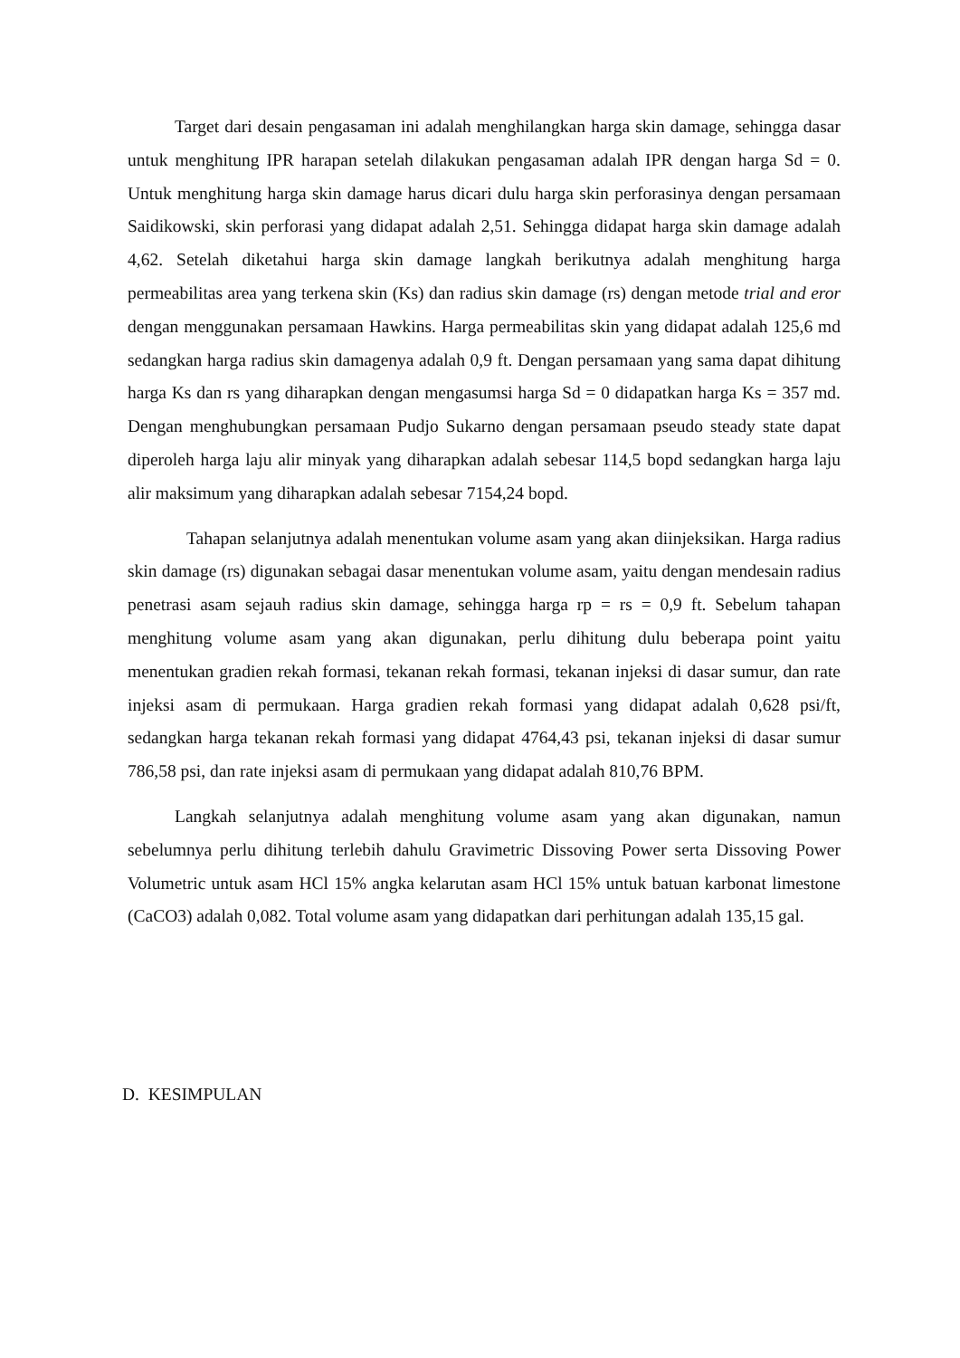Target dari desain pengasaman ini adalah menghilangkan harga skin damage, sehingga dasar untuk menghitung IPR harapan setelah dilakukan pengasaman adalah IPR dengan harga Sd = 0. Untuk menghitung harga skin damage harus dicari dulu harga skin perforasinya dengan persamaan Saidikowski, skin perforasi yang didapat adalah 2,51. Sehingga didapat harga skin damage adalah 4,62. Setelah diketahui harga skin damage langkah berikutnya adalah menghitung harga permeabilitas area yang terkena skin (Ks) dan radius skin damage (rs) dengan metode trial and eror dengan menggunakan persamaan Hawkins. Harga permeabilitas skin yang didapat adalah 125,6 md sedangkan harga radius skin damagenya adalah 0,9 ft. Dengan persamaan yang sama dapat dihitung harga Ks dan rs yang diharapkan dengan mengasumsi harga Sd = 0 didapatkan harga Ks = 357 md. Dengan menghubungkan persamaan Pudjo Sukarno dengan persamaan pseudo steady state dapat diperoleh harga laju alir minyak yang diharapkan adalah sebesar 114,5 bopd sedangkan harga laju alir maksimum yang diharapkan adalah sebesar 7154,24 bopd.
Tahapan selanjutnya adalah menentukan volume asam yang akan diinjeksikan. Harga radius skin damage (rs) digunakan sebagai dasar menentukan volume asam, yaitu dengan mendesain radius penetrasi asam sejauh radius skin damage, sehingga harga rp = rs = 0,9 ft. Sebelum tahapan menghitung volume asam yang akan digunakan, perlu dihitung dulu beberapa point yaitu menentukan gradien rekah formasi, tekanan rekah formasi, tekanan injeksi di dasar sumur, dan rate injeksi asam di permukaan. Harga gradien rekah formasi yang didapat adalah 0,628 psi/ft, sedangkan harga tekanan rekah formasi yang didapat 4764,43 psi, tekanan injeksi di dasar sumur 786,58 psi, dan rate injeksi asam di permukaan yang didapat adalah 810,76 BPM.
Langkah selanjutnya adalah menghitung volume asam yang akan digunakan, namun sebelumnya perlu dihitung terlebih dahulu Gravimetric Dissoving Power serta Dissoving Power Volumetric untuk asam HCl 15% angka kelarutan asam HCl 15% untuk batuan karbonat limestone (CaCO3) adalah 0,082. Total volume asam yang didapatkan dari perhitungan adalah 135,15 gal.
D. KESIMPULAN